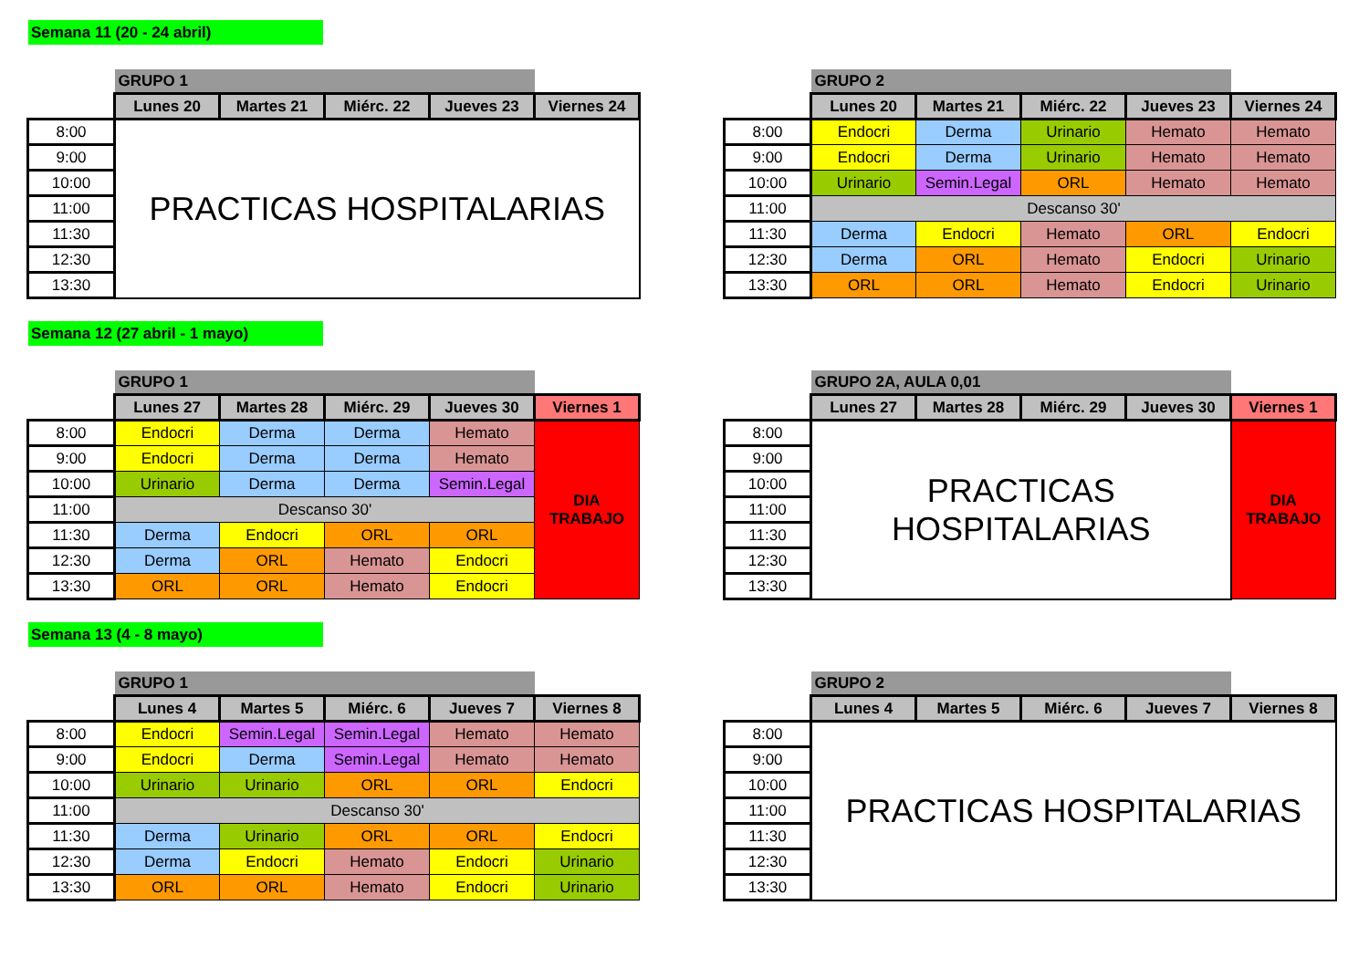Semana 11 (20 - 24 abril)
| | GRUPO 1 | | | | |
| | Lunes 20 | Martes 21 | Miérc. 22 | Jueves 23 | Viernes 24 |
| 8:00 | PRACTICAS HOSPITALARIAS | | | | |
| 9:00 | | | | | |
| 10:00 | | | | | |
| 11:00 | | | | | |
| 11:30 | | | | | |
| 12:30 | | | | | |
| 13:30 | | | | | |
| | GRUPO 2 | | | | |
| | Lunes 20 | Martes 21 | Miérc. 22 | Jueves 23 | Viernes 24 |
| 8:00 | Endocri | Derma | Urinario | Hemato | Hemato |
| 9:00 | Endocri | Derma | Urinario | Hemato | Hemato |
| 10:00 | Urinario | Semin.Legal | ORL | Hemato | Hemato |
| 11:00 | Descanso 30' | | | | |
| 11:30 | Derma | Endocri | Hemato | ORL | Endocri |
| 12:30 | Derma | ORL | Hemato | Endocri | Urinario |
| 13:30 | ORL | ORL | Hemato | Endocri | Urinario |
Semana 12 (27 abril - 1 mayo)
| | GRUPO 1 | | | | |
| | Lunes 27 | Martes 28 | Miérc. 29 | Jueves 30 | Viernes 1 |
| 8:00 | Endocri | Derma | Derma | Hemato | DIA TRABAJO |
| 9:00 | Endocri | Derma | Derma | Hemato | |
| 10:00 | Urinario | Derma | Derma | Semin.Legal | |
| 11:00 | Descanso 30' | | | | |
| 11:30 | Derma | Endocri | ORL | ORL | |
| 12:30 | Derma | ORL | Hemato | Endocri | |
| 13:30 | ORL | ORL | Hemato | Endocri | |
| | GRUPO 2A, AULA 0,01 | | | | |
| | Lunes 27 | Martes 28 | Miérc. 29 | Jueves 30 | Viernes 1 |
| 8:00 | PRACTICAS HOSPITALARIAS | | | | DIA TRABAJO |
| 9:00 | | | | | |
| 10:00 | | | | | |
| 11:00 | | | | | |
| 11:30 | | | | | |
| 12:30 | | | | | |
| 13:30 | | | | | |
Semana 13 (4 - 8 mayo)
| | GRUPO 1 | | | | |
| | Lunes 4 | Martes 5 | Miérc. 6 | Jueves 7 | Viernes 8 |
| 8:00 | Endocri | Semin.Legal | Semin.Legal | Hemato | Hemato |
| 9:00 | Endocri | Derma | Semin.Legal | Hemato | Hemato |
| 10:00 | Urinario | Urinario | ORL | ORL | Endocri |
| 11:00 | Descanso 30' | | | | |
| 11:30 | Derma | Urinario | ORL | ORL | Endocri |
| 12:30 | Derma | Endocri | Hemato | Endocri | Urinario |
| 13:30 | ORL | ORL | Hemato | Endocri | Urinario |
| | GRUPO 2 | | | | |
| | Lunes 4 | Martes 5 | Miérc. 6 | Jueves 7 | Viernes 8 |
| 8:00 | PRACTICAS HOSPITALARIAS | | | | |
| 9:00 | | | | | |
| 10:00 | | | | | |
| 11:00 | | | | | |
| 11:30 | | | | | |
| 12:30 | | | | | |
| 13:30 | | | | | |